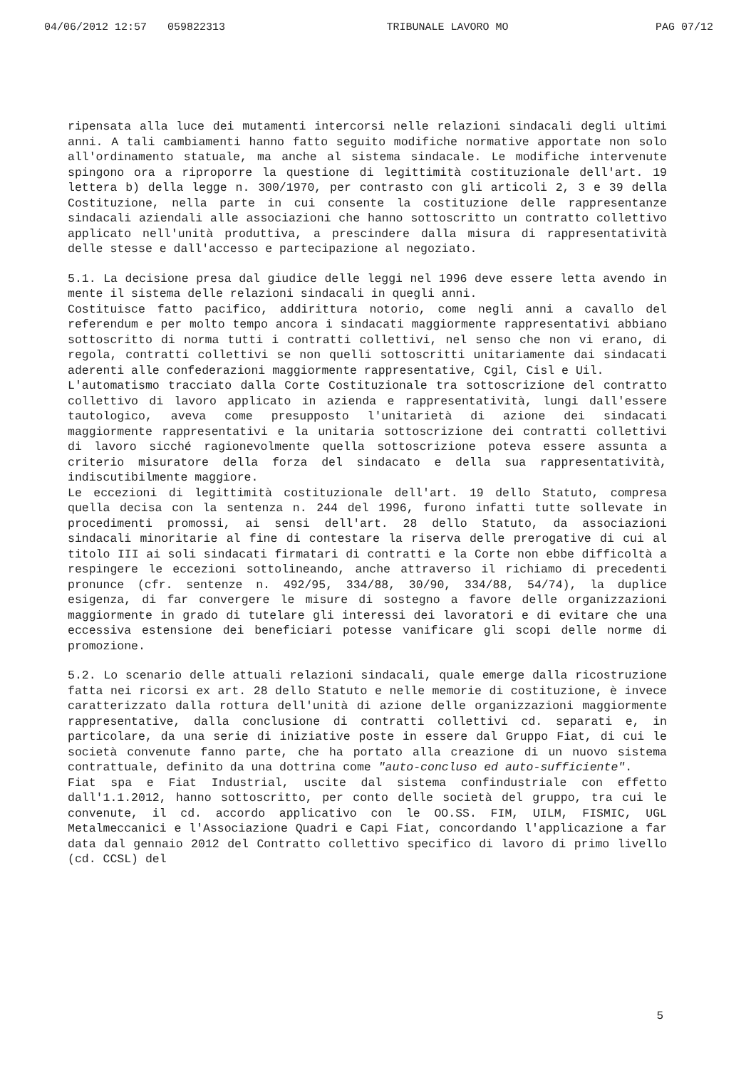04/06/2012 12:57 059822313 TRIBUNALE LAVORO MO PAG 07/12
ripensata alla luce dei mutamenti intercorsi nelle relazioni sindacali degli ultimi anni. A tali cambiamenti hanno fatto seguito modifiche normative apportate non solo all'ordinamento statuale, ma anche al sistema sindacale. Le modifiche intervenute spingono ora a riproporre la questione di legittimità costituzionale dell'art. 19 lettera b) della legge n. 300/1970, per contrasto con gli articoli 2, 3 e 39 della Costituzione, nella parte in cui consente la costituzione delle rappresentanze sindacali aziendali alle associazioni che hanno sottoscritto un contratto collettivo applicato nell'unità produttiva, a prescindere dalla misura di rappresentatività delle stesse e dall'accesso e partecipazione al negoziato.
5.1. La decisione presa dal giudice delle leggi nel 1996 deve essere letta avendo in mente il sistema delle relazioni sindacali in quegli anni.
Costituisce fatto pacifico, addirittura notorio, come negli anni a cavallo del referendum e per molto tempo ancora i sindacati maggiormente rappresentativi abbiano sottoscritto di norma tutti i contratti collettivi, nel senso che non vi erano, di regola, contratti collettivi se non quelli sottoscritti unitariamente dai sindacati aderenti alle confederazioni maggiormente rappresentative, Cgil, Cisl e Uil.
L'automatismo tracciato dalla Corte Costituzionale tra sottoscrizione del contratto collettivo di lavoro applicato in azienda e rappresentatività, lungi dall'essere tautologico, aveva come presupposto l'unitarietà di azione dei sindacati maggiormente rappresentativi e la unitaria sottoscrizione dei contratti collettivi di lavoro sicché ragionevolmente quella sottoscrizione poteva essere assunta a criterio misuratore della forza del sindacato e della sua rappresentatività, indiscutibilmente maggiore.
Le eccezioni di legittimità costituzionale dell'art. 19 dello Statuto, compresa quella decisa con la sentenza n. 244 del 1996, furono infatti tutte sollevate in procedimenti promossi, ai sensi dell'art. 28 dello Statuto, da associazioni sindacali minoritarie al fine di contestare la riserva delle prerogative di cui al titolo III ai soli sindacati firmatari di contratti e la Corte non ebbe difficoltà a respingere le eccezioni sottolineando, anche attraverso il richiamo di precedenti pronunce (cfr. sentenze n. 492/95, 334/88, 30/90, 334/88, 54/74), la duplice esigenza, di far convergere le misure di sostegno a favore delle organizzazioni maggiormente in grado di tutelare gli interessi dei lavoratori e di evitare che una eccessiva estensione dei beneficiari potesse vanificare gli scopi delle norme di promozione.
5.2. Lo scenario delle attuali relazioni sindacali, quale emerge dalla ricostruzione fatta nei ricorsi ex art. 28 dello Statuto e nelle memorie di costituzione, è invece caratterizzato dalla rottura dell'unità di azione delle organizzazioni maggiormente rappresentative, dalla conclusione di contratti collettivi cd. separati e, in particolare, da una serie di iniziative poste in essere dal Gruppo Fiat, di cui le società convenute fanno parte, che ha portato alla creazione di un nuovo sistema contrattuale, definito da una dottrina come "auto-concluso ed auto-sufficiente".
Fiat spa e Fiat Industrial, uscite dal sistema confindustriale con effetto dall'1.1.2012, hanno sottoscritto, per conto delle società del gruppo, tra cui le convenute, il cd. accordo applicativo con le OO.SS. FIM, UILM, FISMIC, UGL Metalmeccanici e l'Associazione Quadri e Capi Fiat, concordando l'applicazione a far data dal gennaio 2012 del Contratto collettivo specifico di lavoro di primo livello (cd. CCSL) del
5